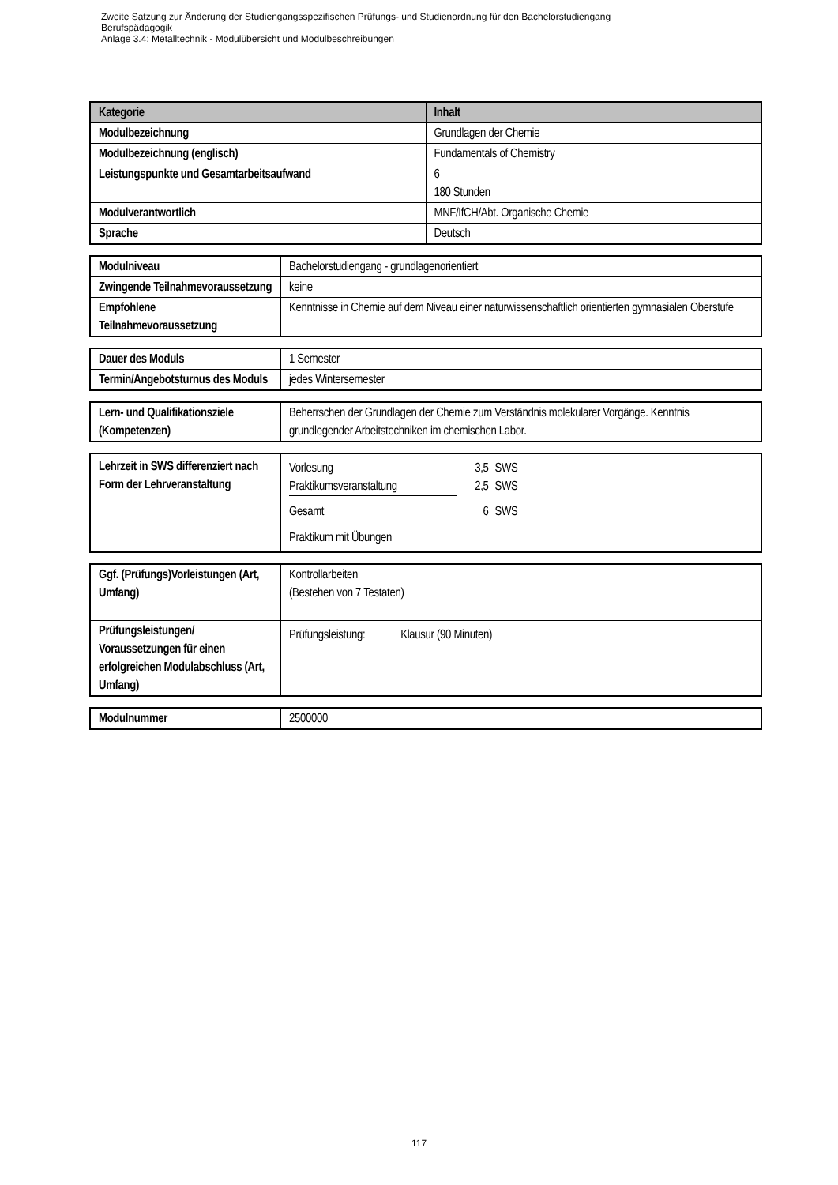Zweite Satzung zur Änderung der Studiengangsspezifischen Prüfungs- und Studienordnung für den Bachelorstudiengang
Berufspädagogik
Anlage 3.4: Metalltechnik - Modulübersicht und Modulbeschreibungen
| Kategorie | Inhalt |
| --- | --- |
| Modulbezeichnung | Grundlagen der Chemie |
| Modulbezeichnung (englisch) | Fundamentals of Chemistry |
| Leistungspunkte und Gesamtarbeitsaufwand | 6 180 Stunden |
| Modulverantwortlich | MNF/IfCH/Abt. Organische Chemie |
| Sprache | Deutsch |
| Modulniveau | Bachelorstudiengang - grundlagenorientiert |
| Zwingende Teilnahmevoraussetzung | keine |
| Empfohlene Teilnahmevoraussetzung | Kenntnisse in Chemie auf dem Niveau einer naturwissenschaftlich orientierten gymnasialen Oberstufe |
| Dauer des Moduls | 1 Semester |
| Termin/Angebotsturnus des Moduls | jedes Wintersemester |
| Lern- und Qualifikationsziele (Kompetenzen) | Beherrschen der Grundlagen der Chemie zum Verständnis molekularer Vorgänge. Kenntnis grundlegender Arbeitstechniken im chemischen Labor. |
| Lehrzeit in SWS differenziert nach Form der Lehrveranstaltung | / Vorlesung / 3,5 / SWS / / Praktikumsveranstaltung / 2,5 / SWS / / Gesamt / 6 / SWS / Praktikum mit Übungen |
| Ggf. (Prüfungs)Vorleistungen (Art, Umfang) | Kontrollarbeiten (Bestehen von 7 Testaten) |
| Prüfungsleistungen/ Voraussetzungen für einen erfolgreichen Modulabschluss (Art, Umfang) | Prüfungsleistung: Klausur (90 Minuten) |
| Modulnummer | 2500000 |
117